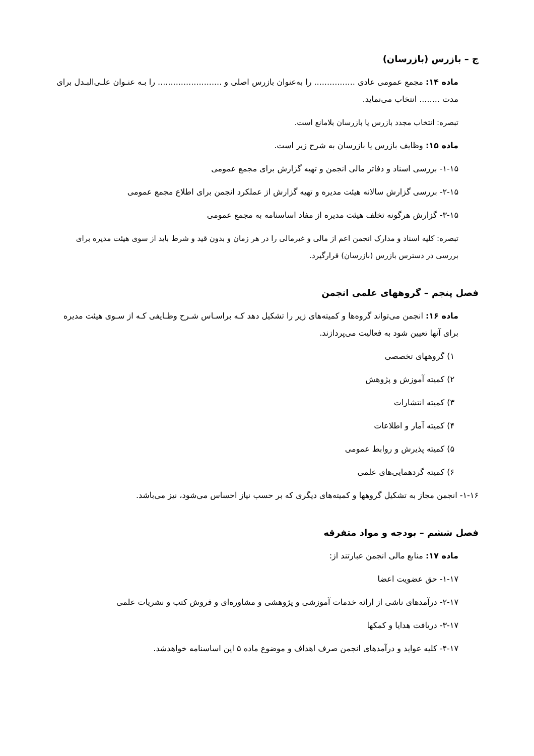ج – بازرس (بازرسان)
ماده ۱۴: مجمع عمومی عادی ................ را به‌عنوان بازرس اصلی و ......................... را بـه عنـوان علـی‌البـدل برای مدت ........ انتخاب می‌نماید.
تبصره: انتخاب مجدد بازرس یا بازرسان بلامانع است.
ماده ۱۵: وظایف بازرس یا بازرسان به شرح زیر است.
۱-۱۵- بررسی اسناد و دفاتر مالی انجمن و تهیه گزارش برای مجمع عمومی
۲-۱۵- بررسی گزارش سالانه هیئت مدیره و تهیه گزارش از عملکرد انجمن برای اطلاع مجمع عمومی
۳-۱۵- گزارش هرگونه تخلف هیئت مدیره از مفاد اساسنامه به مجمع عمومی
تبصره: کلیه اسناد و مدارک انجمن اعم از مالی و غیرمالی را در هر زمان و بدون قید و شرط باید از سوی هیئت مدیره برای بررسی در دسترس بازرس (بازرسان) قرارگیرد.
فصل پنجم – گروههای علمی انجمن
ماده ۱۶: انجمن می‌تواند گروه‌ها و کمیته‌های زیر را تشکیل دهد کـه براسـاس شـرح وظـایفی کـه از سـوی هیئت مدیره برای آنها تعیین شود به فعالیت می‌پردازند.
۱) گروههای تخصصی
۲) کمیته آموزش و پژوهش
۳) کمیته انتشارات
۴) کمیته آمار و اطلاعات
۵) کمیته پذیرش و روابط عمومی
۶) کمیته گردهمایی‌های علمی
۱-۱۶- انجمن مجاز به تشکیل گروهها و کمیته‌های دیگری که بر حسب نیاز احساس می‌شود، نیز می‌باشد.
فصل ششم – بودجه و مواد متفرقه
ماده ۱۷: منابع مالی انجمن عبارتند از:
۱-۱۷- حق عضویت اعضا
۲-۱۷- درآمدهای ناشی از ارائه خدمات آموزشی و پژوهشی و مشاوره‌ای و فروش کتب و نشریات علمی
۳-۱۷- دریافت هدایا و کمکها
۴-۱۷- کلیه عواید و درآمدهای انجمن صرف اهداف و موضوع ماده ۵ این اساسنامه خواهدشد.